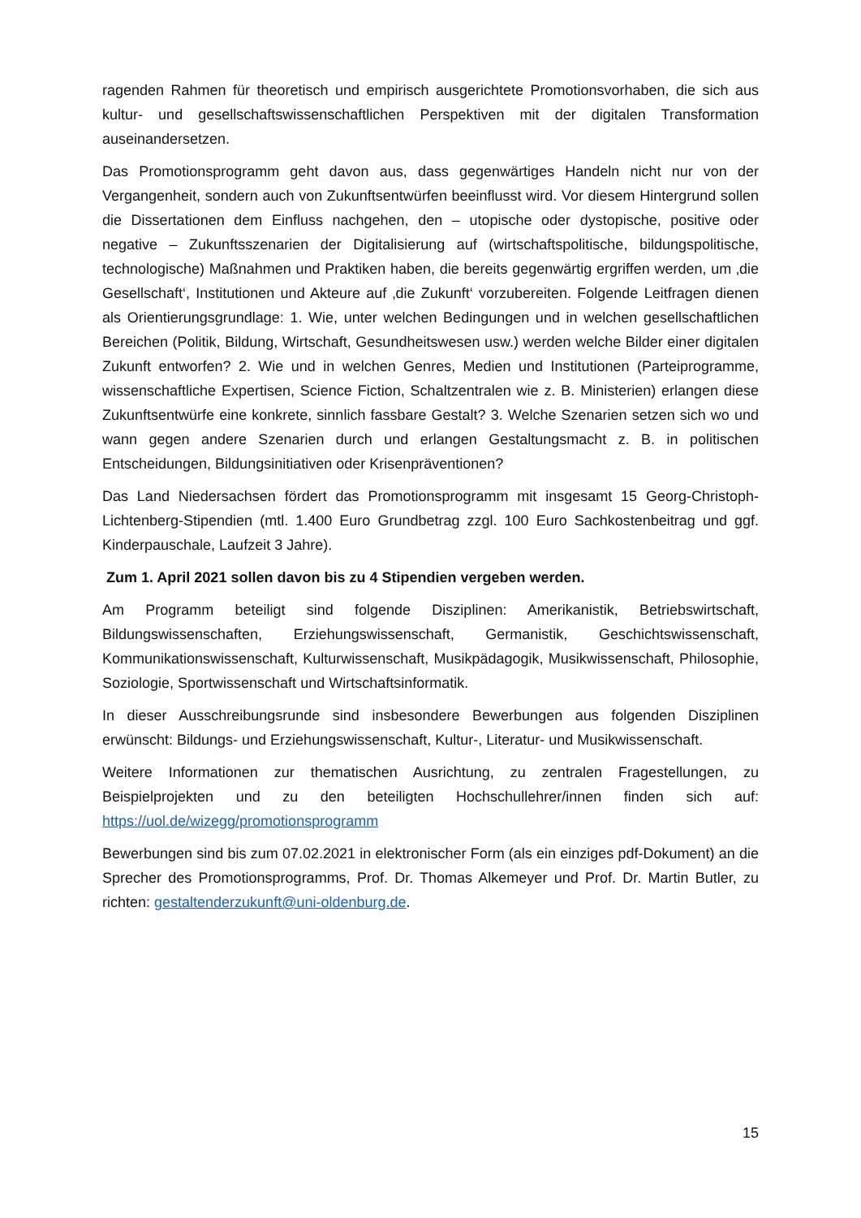ragenden Rahmen für theoretisch und empirisch ausgerichtete Promotionsvorhaben, die sich aus kultur- und gesellschaftswissenschaftlichen Perspektiven mit der digitalen Transformation auseinandersetzen.
Das Promotionsprogramm geht davon aus, dass gegenwärtiges Handeln nicht nur von der Vergangenheit, sondern auch von Zukunftsentwürfen beeinflusst wird. Vor diesem Hintergrund sollen die Dissertationen dem Einfluss nachgehen, den – utopische oder dystopische, positive oder negative – Zukunftsszenarien der Digitalisierung auf (wirtschaftspolitische, bildungspolitische, technologische) Maßnahmen und Praktiken haben, die bereits gegenwärtig ergriffen werden, um ‚die Gesellschaft‘, Institutionen und Akteure auf ‚die Zukunft‘ vorzubereiten. Folgende Leitfragen dienen als Orientierungsgrundlage: 1. Wie, unter welchen Bedingungen und in welchen gesellschaftlichen Bereichen (Politik, Bildung, Wirtschaft, Gesundheitswesen usw.) werden welche Bilder einer digitalen Zukunft entworfen? 2. Wie und in welchen Genres, Medien und Institutionen (Parteiprogramme, wissenschaftliche Expertisen, Science Fiction, Schaltzentralen wie z. B. Ministerien) erlangen diese Zukunftsentwürfe eine konkrete, sinnlich fassbare Gestalt? 3. Welche Szenarien setzen sich wo und wann gegen andere Szenarien durch und erlangen Gestaltungsmacht z. B. in politischen Entscheidungen, Bildungsinitiativen oder Krisenpräventionen?
Das Land Niedersachsen fördert das Promotionsprogramm mit insgesamt 15 Georg-Christoph-Lichtenberg-Stipendien (mtl. 1.400 Euro Grundbetrag zzgl. 100 Euro Sachkostenbeitrag und ggf. Kinderpauschale, Laufzeit 3 Jahre).
Zum 1. April 2021 sollen davon bis zu 4 Stipendien vergeben werden.
Am Programm beteiligt sind folgende Disziplinen: Amerikanistik, Betriebswirtschaft, Bildungswissenschaften, Erziehungswissenschaft, Germanistik, Geschichtswissenschaft, Kommunikationswissenschaft, Kulturwissenschaft, Musikpädagogik, Musikwissenschaft, Philosophie, Soziologie, Sportwissenschaft und Wirtschaftsinformatik.
In dieser Ausschreibungsrunde sind insbesondere Bewerbungen aus folgenden Disziplinen erwünscht: Bildungs- und Erziehungswissenschaft, Kultur-, Literatur- und Musikwissenschaft.
Weitere Informationen zur thematischen Ausrichtung, zu zentralen Fragestellungen, zu Beispielprojekten und zu den beteiligten Hochschullehrer/innen finden sich auf: https://uol.de/wizegg/promotionsprogramm
Bewerbungen sind bis zum 07.02.2021 in elektronischer Form (als ein einziges pdf-Dokument) an die Sprecher des Promotionsprogramms, Prof. Dr. Thomas Alkemeyer und Prof. Dr. Martin Butler, zu richten: gestaltenderzukunft@uni-oldenburg.de.
15